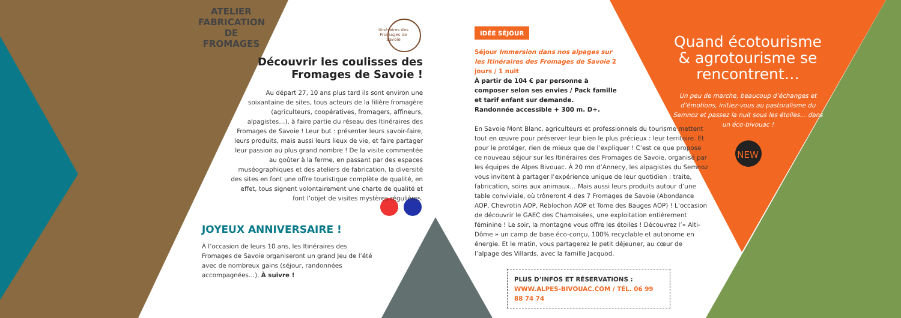itinéraires des Fromages de Savoie
ATELIER FABRICATION DE FROMAGES
Découvrir les coulisses des Fromages de Savoie !
Au départ 27, 10 ans plus tard ils sont environ une soixantaine de sites, tous acteurs de la filière fromagère (agriculteurs, coopératives, fromagers, affineurs, alpagistes…), à faire partie du réseau des Itinéraires des Fromages de Savoie ! Leur but : présenter leurs savoir-faire, leurs produits, mais aussi leurs lieux de vie, et faire partager leur passion au plus grand nombre ! De la visite commentée au goûter à la ferme, en passant par des espaces muséographiques et des ateliers de fabrication, la diversité des sites en font une offre touristique complète de qualité, en effet, tous signent volontairement une charte de qualité et font l’objet de visites mystères régulières.
JOYEUX ANNIVERSAIRE !
À l’occasion de leurs 10 ans, les Itinéraires des Fromages de Savoie organiseront un grand Jeu de l’été avec de nombreux gains (séjour, randonnées accompagnées…). À suivre !
IDÉE SÉJOUR
Séjour Immersion dans nos alpages sur les Itinéraires des Fromages de Savoie 2 jours / 1 nuit
À partir de 104 € par personne à composer selon ses envies / Pack famille et tarif enfant sur demande.
Randonnée accessible + 300 m. D+.
En Savoie Mont Blanc, agriculteurs et professionnels du tourisme mettent tout en œuvre pour préserver leur bien le plus précieux : leur territoire. Et pour le protéger, rien de mieux que de l’expliquer ! C’est ce que propose ce nouveau séjour sur les Itinéraires des Fromages de Savoie, organisé par les équipes de Alpes Bivouac. À 20 mn d’Annecy, les alpagistes du Semnoz vous invitent à partager l’expérience unique de leur quotidien : traite, fabrication, soins aux animaux… Mais aussi leurs produits autour d’une table conviviale, où trôneront 4 des 7 Fromages de Savoie (Abondance AOP, Chevrotin AOP, Reblochon AOP et Tome des Bauges AOP) ! L’occasion de découvrir le GAEC des Chamoisées, une exploitation entièrement féminine ! Le soir, la montagne vous offre les étoiles ! Découvrez l’« Alti-Dôme » un camp de base éco-conçu, 100% recyclable et autonome en énergie. Et le matin, vous partagerez le petit déjeuner, au cœur de l’alpage des Villards, avec la famille Jacquod.
PLUS D’INFOS ET RÉSERVATIONS :
WWW.ALPES-BIVOUAC.COM / TÉL. 06 99 88 74 74
Quand écotourisme & agrotourisme se rencontrent…
Un peu de marche, beaucoup d’échanges et d’émotions, initiez-vous au pastoralisme du Semnoz et passez la nuit sous les étoiles… dans un éco-bivouac !
NEW